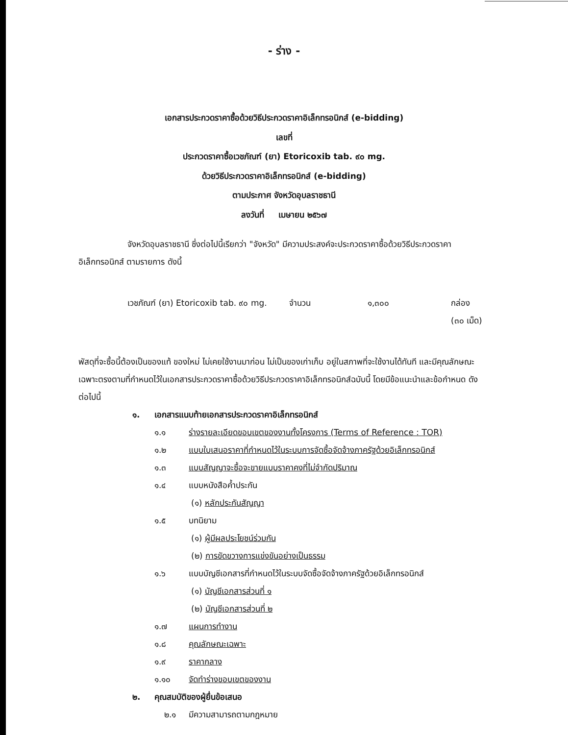- ร่าง -
เอกสารประกวดราคาซื้อด้วยวิธีประกวดราคาอิเล็กทรอนิกส์ (e-bidding)
เลขที่
ประกวดราคาซื้อเวชภัณฑ์ (ยา) Etoricoxib tab. ๙๐ mg.
ด้วยวิธีประกวดราคาอิเล็กทรอนิกส์ (e-bidding)
ตามประกาศ จังหวัดอุบลราชธานี
ลงวันที่ เมษายน ๒๕๖๗
จังหวัดอุบลราชธานี ซึ่งต่อไปนี้เรียกว่า "จังหวัด" มีความประสงค์จะประกวดราคาซื้อด้วยวิธีประกวดราคาอิเล็กทรอนิกส์ ตามรายการ ดังนี้
| เวชภัณฑ์ (ยา) Etoricoxib tab. ๙๐ mg. | จำนวน | ๑,๓๐๐ | กล่อง (๓๐ เม็ด) |
พัสดุที่จะซื้อนี้ต้องเป็นของแท้ ของใหม่ ไม่เคยใช้งานมาก่อน ไม่เป็นของเก่าเก็บ อยู่ในสภาพที่จะใช้งานได้ทันที และมีคุณลักษณะเฉพาะตรงตามที่กำหนดไว้ในเอกสารประกวดราคาซื้อด้วยวิธีประกวดราคาอิเล็กทรอนิกส์ฉบับนี้ โดยมีข้อแนะนำและข้อกำหนด ดังต่อไปนี้
๑. เอกสารแนบท้ายเอกสารประกวดราคาอิเล็กทรอนิกส์
๑.๑ ร่างรายละเอียดขอบเขตของงานทั้งโครงการ (Terms of Reference : TOR)
๑.๒ แบบใบเสนอราคาที่กำหนดไว้ในระบบการจัดซื้อจัดจ้างภาครัฐด้วยอิเล็กทรอนิกส์
๑.๓ แบบสัญญาจะซื้อจะขายแบบราคาคงที่ไม่จำกัดปริมาณ
๑.๔ แบบหนังสือค้ำประกัน
(๑) หลักประกันสัญญา
๑.๕ บทนิยาม
(๑) ผู้มีผลประโยชน์ร่วมกัน
(๒) การขัดขวางการแข่งขันอย่างเป็นธรรม
๑.๖ แบบบัญชีเอกสารที่กำหนดไว้ในระบบจัดซื้อจัดจ้างภาครัฐด้วยอิเล็กทรอนิกส์
(๑) บัญชีเอกสารส่วนที่ ๑
(๒) บัญชีเอกสารส่วนที่ ๒
๑.๗ แผนการทำงาน
๑.๘ คุณลักษณะเฉพาะ
๑.๙ ราคากลาง
๑.๑๐ จัดทำร่างขอบเขตของงาน
๒. คุณสมบัติของผู้ยื่นข้อเสนอ
๒.๑ มีความสามารถตามกฎหมาย